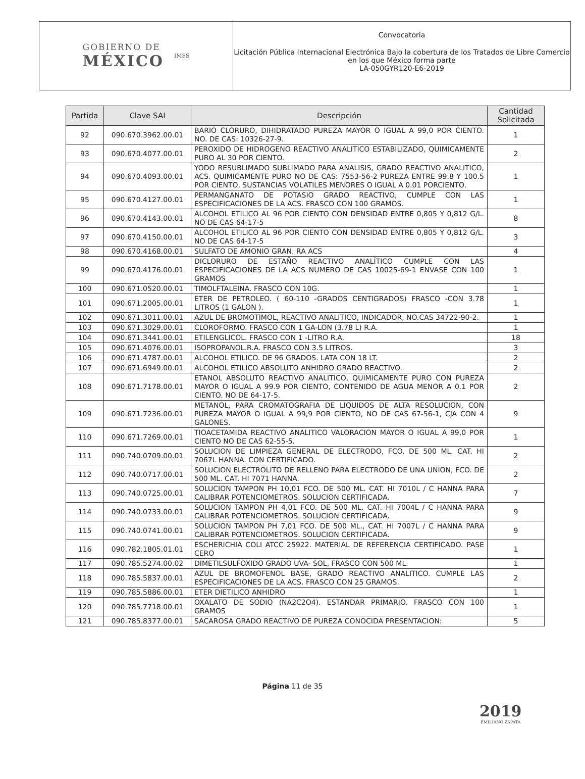GOBIERNO DE
MÉXICO
IMSS
Convocatoria
Licitación Pública Internacional Electrónica Bajo la cobertura de los Tratados de Libre Comercio en los que México forma parte
LA-050GYR120-E6-2019
| Partida | Clave SAI | Descripción | Cantidad Solicitada |
| --- | --- | --- | --- |
| 92 | 090.670.3962.00.01 | BARIO CLORURO, DIHIDRATADO PUREZA MAYOR O IGUAL A 99,0 POR CIENTO. NO. DE CAS: 10326-27-9. | 1 |
| 93 | 090.670.4077.00.01 | PEROXIDO DE HIDROGENO REACTIVO ANALITICO ESTABILIZADO, QUIMICAMENTE PURO AL 30 POR CIENTO. | 2 |
| 94 | 090.670.4093.00.01 | YODO RESUBLIMADO SUBLIMADO PARA ANALISIS, GRADO REACTIVO ANALITICO, ACS. QUIMICAMENTE PURO NO DE CAS: 7553-56-2 PUREZA ENTRE 99.8 Y 100.5 POR CIENTO, SUSTANCIAS VOLATILES MENORES O IGUAL A 0.01 PORCIENTO. | 1 |
| 95 | 090.670.4127.00.01 | PERMANGANATO DE POTASIO GRADO REACTIVO, CUMPLE CON LAS ESPECIFICACIONES DE LA ACS. FRASCO CON 100 GRAMOS. | 1 |
| 96 | 090.670.4143.00.01 | ALCOHOL ETILICO AL 96 POR CIENTO CON DENSIDAD ENTRE 0,805 Y 0,812 G/L. NO DE CAS 64-17-5 | 8 |
| 97 | 090.670.4150.00.01 | ALCOHOL ETILICO AL 96 POR CIENTO CON DENSIDAD ENTRE 0,805 Y 0,812 G/L. NO DE CAS 64-17-5 | 3 |
| 98 | 090.670.4168.00.01 | SULFATO DE AMONIO GRAN. RA ACS | 4 |
| 99 | 090.670.4176.00.01 | DICLORURO DE ESTAÑO REACTIVO ANALÍTICO CUMPLE CON LAS ESPECIFICACIONES DE LA ACS NUMERO DE CAS 10025-69-1 ENVASE CON 100 GRAMOS | 1 |
| 100 | 090.671.0520.00.01 | TIMOLFTALEINA. FRASCO CON 10G. | 1 |
| 101 | 090.671.2005.00.01 | ETER DE PETROLEO. ( 60-110 -GRADOS CENTIGRADOS) FRASCO -CON 3.78 LITROS (1 GALON ). | 1 |
| 102 | 090.671.3011.00.01 | AZUL DE BROMOTIMOL, REACTIVO ANALITICO, INDICADOR, NO.CAS 34722-90-2. | 1 |
| 103 | 090.671.3029.00.01 | CLOROFORMO. FRASCO CON 1 GA-LON (3.78 L) R.A. | 1 |
| 104 | 090.671.3441.00.01 | ETILENGLICOL. FRASCO CON 1 -LITRO R.A. | 18 |
| 105 | 090.671.4076.00.01 | ISOPROPANOL.R.A. FRASCO CON 3.5 LITROS. | 3 |
| 106 | 090.671.4787.00.01 | ALCOHOL ETILICO. DE 96 GRADOS. LATA CON 18 LT. | 2 |
| 107 | 090.671.6949.00.01 | ALCOHOL ETILICO ABSOLUTO ANHIDRO GRADO REACTIVO. | 2 |
| 108 | 090.671.7178.00.01 | ETANOL ABSOLUTO REACTIVO ANALITICO, QUIMICAMENTE PURO CON PUREZA MAYOR O IGUAL A 99.9 POR CIENTO, CONTENIDO DE AGUA MENOR A 0.1 POR CIENTO. NO DE 64-17-5. | 2 |
| 109 | 090.671.7236.00.01 | METANOL, PARA CROMATOGRAFIA DE LIQUIDOS DE ALTA RESOLUCION, CON PUREZA MAYOR O IGUAL A 99,9 POR CIENTO, NO DE CAS 67-56-1, CJA CON 4 GALONES. | 9 |
| 110 | 090.671.7269.00.01 | TIOACETAMIDA REACTIVO ANALITICO VALORACION MAYOR O IGUAL A 99,0 POR CIENTO NO DE CAS 62-55-5. | 1 |
| 111 | 090.740.0709.00.01 | SOLUCION DE LIMPIEZA GENERAL DE ELECTRODO, FCO. DE 500 ML. CAT. HI 7067L HANNA. CON CERTIFICADO. | 2 |
| 112 | 090.740.0717.00.01 | SOLUCION ELECTROLITO DE RELLENO PARA ELECTRODO DE UNA UNION, FCO. DE 500 ML. CAT. HI 7071 HANNA. | 2 |
| 113 | 090.740.0725.00.01 | SOLUCION TAMPON PH 10,01 FCO. DE 500 ML. CAT. HI 7010L / C HANNA PARA CALIBRAR POTENCIOMETROS. SOLUCION CERTIFICADA. | 7 |
| 114 | 090.740.0733.00.01 | SOLUCION TAMPON PH 4,01 FCO. DE 500 ML. CAT. HI 7004L / C HANNA PARA CALIBRAR POTENCIOMETROS. SOLUCION CERTIFICADA. | 9 |
| 115 | 090.740.0741.00.01 | SOLUCION TAMPON PH 7,01 FCO. DE 500 ML., CAT. HI 7007L / C HANNA PARA CALIBRAR POTENCIOMETROS. SOLUCION CERTIFICADA. | 9 |
| 116 | 090.782.1805.01.01 | ESCHERICHIA COLI ATCC 25922. MATERIAL DE REFERENCIA CERTIFICADO. PASE CERO | 1 |
| 117 | 090.785.5274.00.02 | DIMETILSULFOXIDO GRADO UVA- SOL, FRASCO CON 500 ML. | 1 |
| 118 | 090.785.5837.00.01 | AZUL DE BROMOFENOL BASE, GRADO REACTIVO ANALITICO. CUMPLE LAS ESPECIFICACIONES DE LA ACS. FRASCO CON 25 GRAMOS. | 2 |
| 119 | 090.785.5886.00.01 | ETER DIETILICO ANHIDRO | 1 |
| 120 | 090.785.7718.00.01 | OXALATO DE SODIO (NA2C2O4). ESTANDAR PRIMARIO. FRASCO CON 100 GRAMOS | 1 |
| 121 | 090.785.8377.00.01 | SACAROSA GRADO REACTIVO DE PUREZA CONOCIDA PRESENTACION: | 5 |
Página 11 de 35
2019
EMILIANO ZAPATA